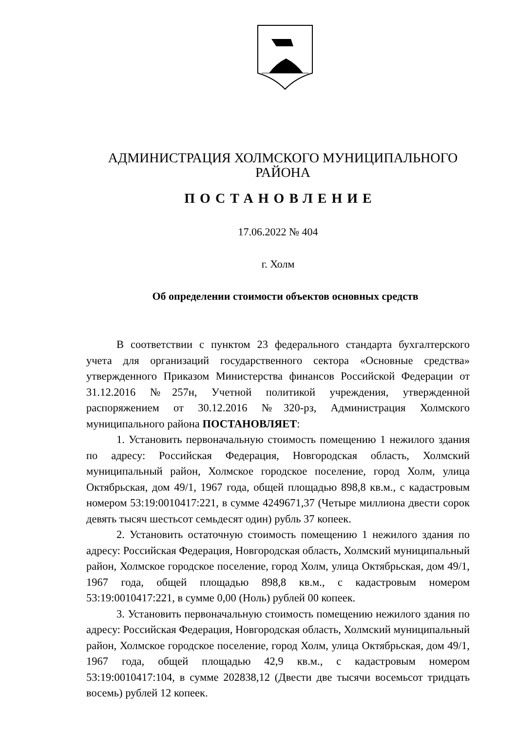АДМИНИСТРАЦИЯ ХОЛМСКОГО МУНИЦИПАЛЬНОГО
РАЙОНА
ПОСТАНОВЛЕНИЕ
17.06.2022 № 404
г. Холм
Об определении стоимости объектов основных средств
В соответствии с пунктом 23 федерального стандарта бухгалтерского учета для организаций государственного сектора «Основные средства» утвержденного Приказом Министерства финансов Российской Федерации от 31.12.2016 №257н, Учетной политикой учреждения, утвержденной распоряжением от 30.12.2016 №320-рз, Администрация Холмского муниципального района ПОСТАНОВЛЯЕТ:
1. Установить первоначальную стоимость помещению 1 нежилого здания по адресу: Российская Федерация, Новгородская область, Холмский муниципальный район, Холмское городское поселение, город Холм, улица Октябрьская, дом 49/1, 1967 года, общей площадью 898,8 кв.м., с кадастровым номером 53:19:0010417:221, в сумме 4249671,37 (Четыре миллиона двести сорок девять тысяч шестьсот семьдесят один) рубль 37 копеек.
2. Установить остаточную стоимость помещению 1 нежилого здания по адресу: Российская Федерация, Новгородская область, Холмский муниципальный район, Холмское городское поселение, город Холм, улица Октябрьская, дом 49/1, 1967 года, общей площадью 898,8 кв.м., с кадастровым номером 53:19:0010417:221, в сумме 0,00 (Ноль) рублей 00 копеек.
3. Установить первоначальную стоимость помещению нежилого здания по адресу: Российская Федерация, Новгородская область, Холмский муниципальный район, Холмское городское поселение, город Холм, улица Октябрьская, дом 49/1, 1967 года, общей площадью 42,9 кв.м., с кадастровым номером 53:19:0010417:104, в сумме 202838,12 (Двести две тысячи восемьсот тридцать восемь) рублей 12 копеек.